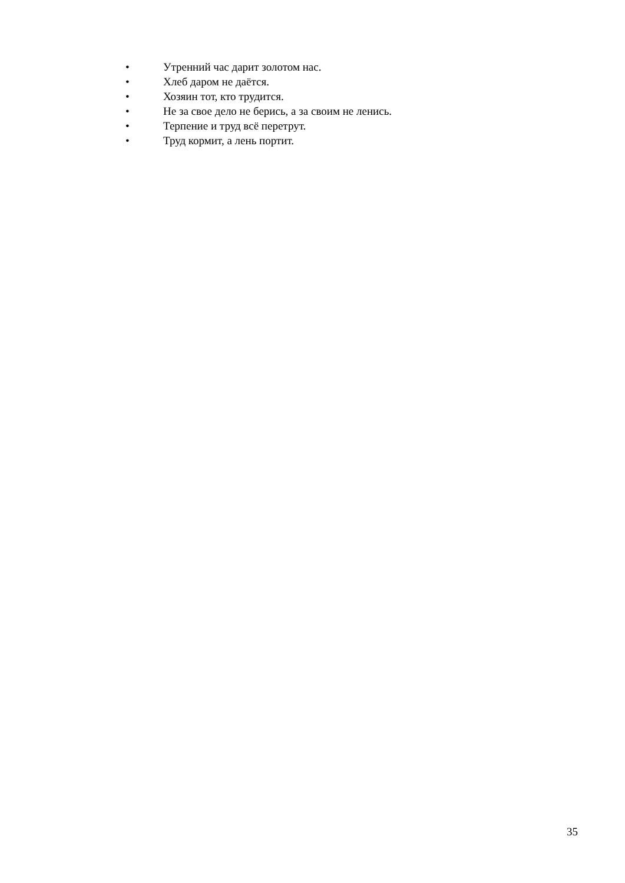• Утренний час дарит золотом нас.
• Хлеб даром не даётся.
• Хозяин тот, кто трудится.
• Не за свое дело не берись, а за своим не ленись.
• Терпение и труд всё перетрут.
• Труд кормит, а лень портит.
35